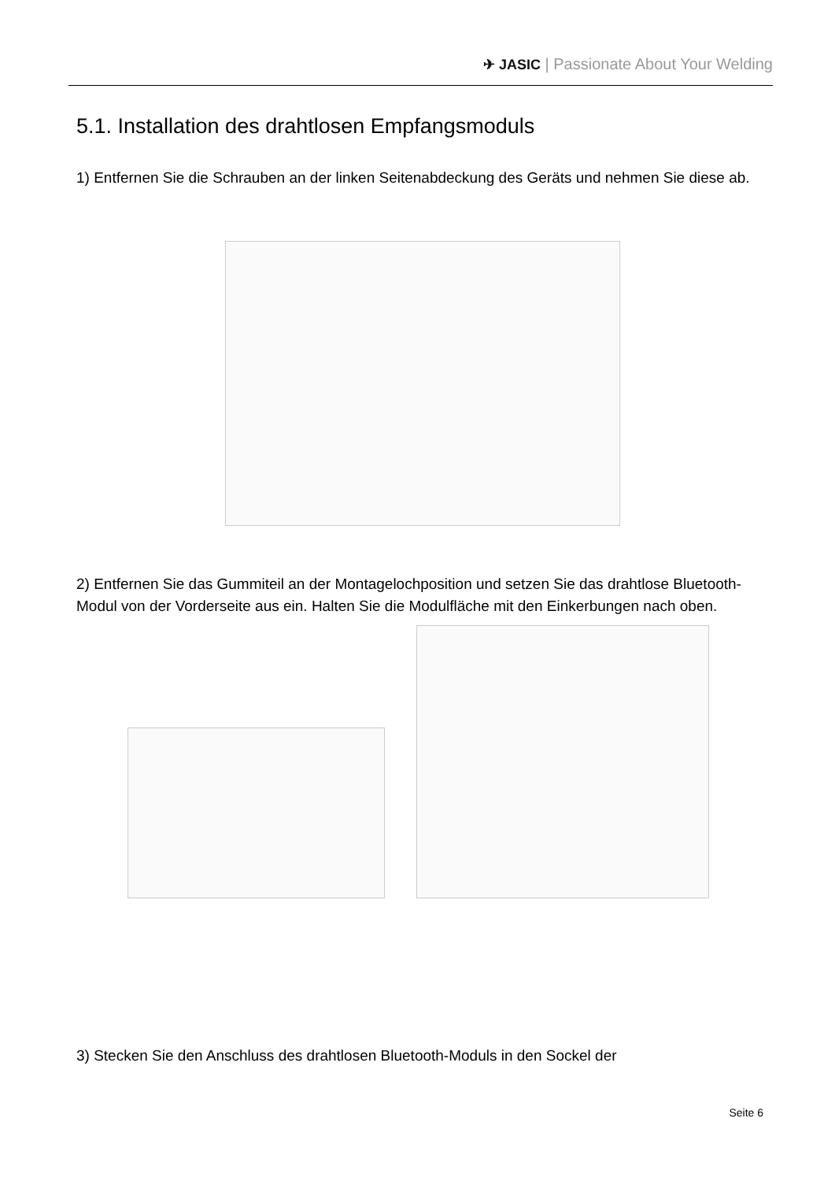✈ JASIC | Passionate About Your Welding
5.1. Installation des drahtlosen Empfangsmoduls
1) Entfernen Sie die Schrauben an der linken Seitenabdeckung des Geräts und nehmen Sie diese ab.
2) Entfernen Sie das Gummiteil an der Montagelochposition und setzen Sie das drahtlose Bluetooth-Modul von der Vorderseite aus ein. Halten Sie die Modulfläche mit den Einkerbungen nach oben.
3) Stecken Sie den Anschluss des drahtlosen Bluetooth-Moduls in den Sockel der
Seite 6